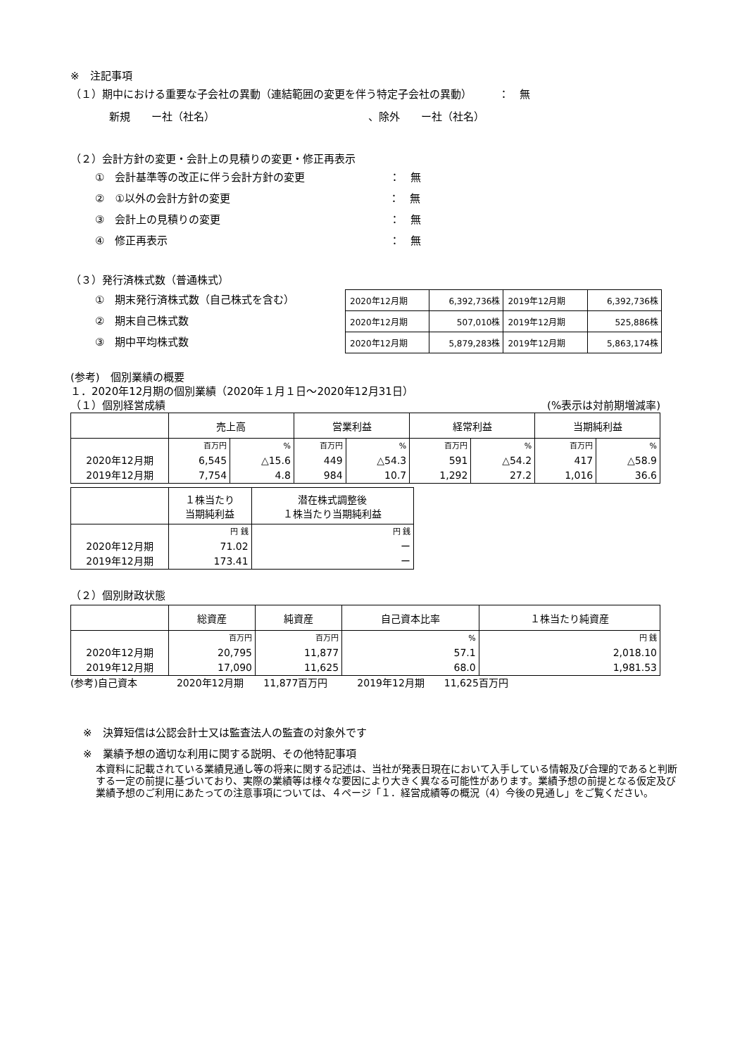※　注記事項
（１）期中における重要な子会社の異動（連結範囲の変更を伴う特定子会社の異動）　　　：　無
新規　　ー社（社名）　　　　　　　　　　　　　　　、除外　　ー社（社名）
（２）会計方針の変更・会計上の見積りの変更・修正再表示
①　会計基準等の改正に伴う会計方針の変更　　　　　　　　：　無
②　①以外の会計方針の変更　　　　　　　　　　　　　　　：　無
③　会計上の見積りの変更　　　　　　　　　　　　　　　　：　無
④　修正再表示　　　　　　　　　　　　　　　　　　　　　：　無
（３）発行済株式数（普通株式）
①　期末発行済株式数（自己株式を含む）
②　期末自己株式数
③　期中平均株式数
| 2020年12月期 | 6,392,736株 | 2019年12月期 | 6,392,736株 |
| 2020年12月期 | 507,010株 | 2019年12月期 | 525,886株 |
| 2020年12月期 | 5,879,283株 | 2019年12月期 | 5,863,174株 |
(参考)　個別業績の概要
１．2020年12月期の個別業績（2020年１月１日～2020年12月31日）
（１）個別経営成績 (%表示は対前期増減率)
| | 売上高 | | 営業利益 | | 経常利益 | | 当期純利益 | |
| | 百万円 | % | 百万円 | % | 百万円 | % | 百万円 | % |
| 2020年12月期 | 6,545 | △15.6 | 449 | △54.3 | 591 | △54.2 | 417 | △58.9 |
| 2019年12月期 | 7,754 | 4.8 | 984 | 10.7 | 1,292 | 27.2 | 1,016 | 36.6 |
| | １株当たり 当期純利益 | 潜在株式調整後 １株当たり当期純利益 |
| | 円 銭 | 円 銭 |
| 2020年12月期 | 71.02 | ー |
| 2019年12月期 | 173.41 | ー |
（２）個別財政状態
| | 総資産 | 純資産 | 自己資本比率 | １株当たり純資産 |
| | 百万円 | 百万円 | % | 円 銭 |
| 2020年12月期 | 20,795 | 11,877 | 57.1 | 2,018.10 |
| 2019年12月期 | 17,090 | 11,625 | 68.0 | 1,981.53 |
(参考)自己資本　　　　2020年12月期　　11,877百万円　　　2019年12月期　　11,625百万円
※　決算短信は公認会計士又は監査法人の監査の対象外です
※　業績予想の適切な利用に関する説明、その他特記事項
本資料に記載されている業績見通し等の将来に関する記述は、当社が発表日現在において入手している情報及び合理的であると判断する一定の前提に基づいており、実際の業績等は様々な要因により大きく異なる可能性があります。業績予想の前提となる仮定及び業績予想のご利用にあたっての注意事項については、４ページ「１．経営成績等の概況（4）今後の見通し」をご覧ください。